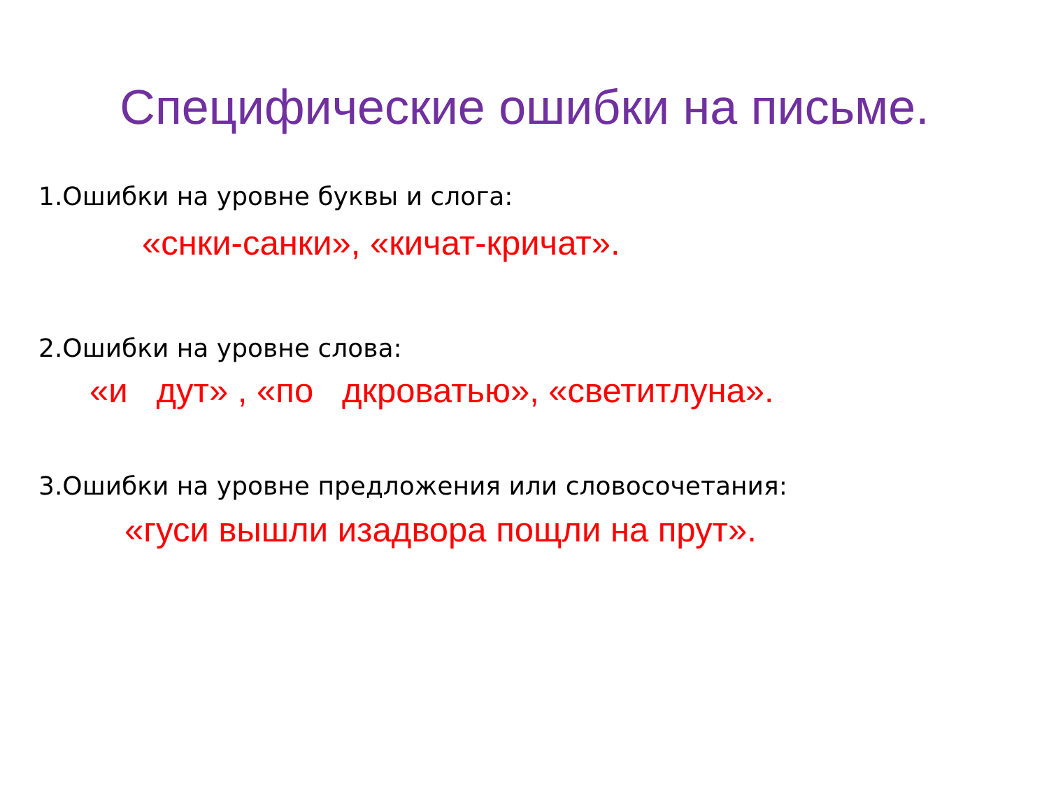Специфические ошибки на письме.
1.Ошибки на уровне буквы и слога:
«снки-санки», «кичат-кричат».
2.Ошибки на уровне слова:
«и дут» , «по дкроватью», «светитлуна».
3.Ошибки на уровне предложения или словосочетания:
«гуси вышли изадвора пощли на прут».